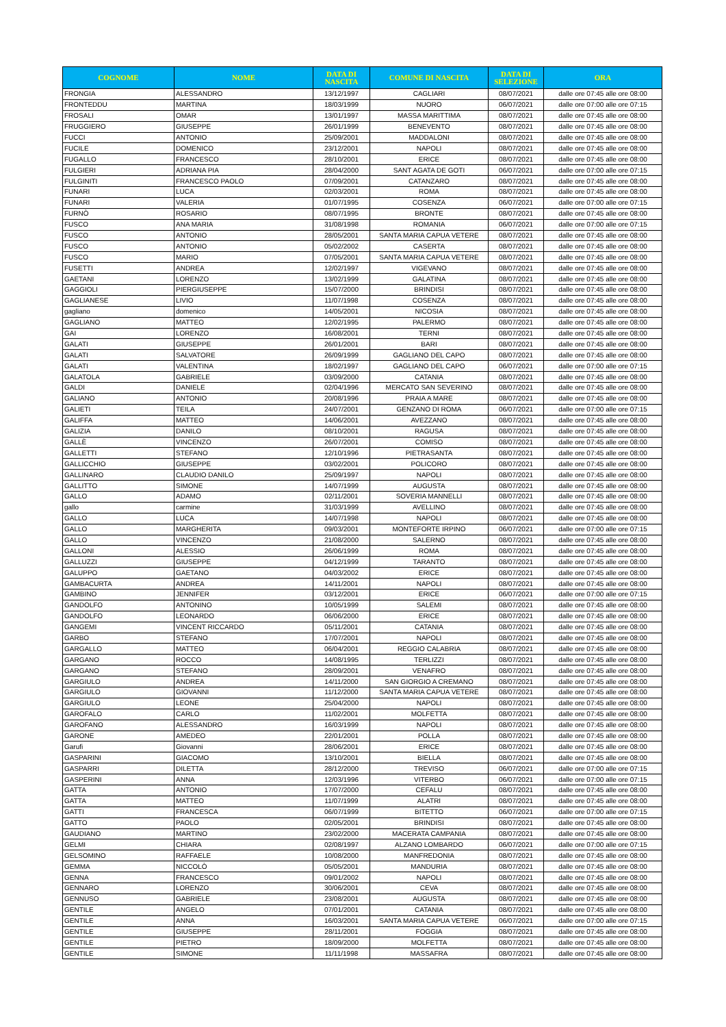| COGNOME | NOME | DATA DI NASCITA | COMUNE DI NASCITA | DATA DI SELEZIONE | ORA |
| --- | --- | --- | --- | --- | --- |
| FRONGIA | ALESSANDRO | 13/12/1997 | CAGLIARI | 08/07/2021 | dalle ore 07:45 alle ore 08:00 |
| FRONTEDDU | MARTINA | 18/03/1999 | NUORO | 06/07/2021 | dalle ore 07:00 alle ore 07:15 |
| FROSALI | OMAR | 13/01/1997 | MASSA MARITTIMA | 08/07/2021 | dalle ore 07:45 alle ore 08:00 |
| FRUGGIERO | GIUSEPPE | 26/01/1999 | BENEVENTO | 08/07/2021 | dalle ore 07:45 alle ore 08:00 |
| FUCCI | ANTONIO | 25/09/2001 | MADDALONI | 08/07/2021 | dalle ore 07:45 alle ore 08:00 |
| FUCILE | DOMENICO | 23/12/2001 | NAPOLI | 08/07/2021 | dalle ore 07:45 alle ore 08:00 |
| FUGALLO | FRANCESCO | 28/10/2001 | ERICE | 08/07/2021 | dalle ore 07:45 alle ore 08:00 |
| FULGIERI | ADRIANA PIA | 28/04/2000 | SANT AGATA DE GOTI | 06/07/2021 | dalle ore 07:00 alle ore 07:15 |
| FULGINITI | FRANCESCO PAOLO | 07/09/2001 | CATANZARO | 08/07/2021 | dalle ore 07:45 alle ore 08:00 |
| FUNARI | LUCA | 02/03/2001 | ROMA | 08/07/2021 | dalle ore 07:45 alle ore 08:00 |
| FUNARI | VALERIA | 01/07/1995 | COSENZA | 06/07/2021 | dalle ore 07:00 alle ore 07:15 |
| FURNÒ | ROSARIO | 08/07/1995 | BRONTE | 08/07/2021 | dalle ore 07:45 alle ore 08:00 |
| FUSCO | ANA MARIA | 31/08/1998 | ROMANIA | 06/07/2021 | dalle ore 07:00 alle ore 07:15 |
| FUSCO | ANTONIO | 28/05/2001 | SANTA MARIA CAPUA VETERE | 08/07/2021 | dalle ore 07:45 alle ore 08:00 |
| FUSCO | ANTONIO | 05/02/2002 | CASERTA | 08/07/2021 | dalle ore 07:45 alle ore 08:00 |
| FUSCO | MARIO | 07/05/2001 | SANTA MARIA CAPUA VETERE | 08/07/2021 | dalle ore 07:45 alle ore 08:00 |
| FUSETTI | ANDREA | 12/02/1997 | VIGEVANO | 08/07/2021 | dalle ore 07:45 alle ore 08:00 |
| GAETANI | LORENZO | 13/02/1999 | GALATINA | 08/07/2021 | dalle ore 07:45 alle ore 08:00 |
| GAGGIOLI | PIERGIUSEPPE | 15/07/2000 | BRINDISI | 08/07/2021 | dalle ore 07:45 alle ore 08:00 |
| GAGLIANESE | LIVIO | 11/07/1998 | COSENZA | 08/07/2021 | dalle ore 07:45 alle ore 08:00 |
| gagliano | domenico | 14/05/2001 | NICOSIA | 08/07/2021 | dalle ore 07:45 alle ore 08:00 |
| GAGLIANO | MATTEO | 12/02/1995 | PALERMO | 08/07/2021 | dalle ore 07:45 alle ore 08:00 |
| GAI | LORENZO | 16/08/2001 | TERNI | 08/07/2021 | dalle ore 07:45 alle ore 08:00 |
| GALATI | GIUSEPPE | 26/01/2001 | BARI | 08/07/2021 | dalle ore 07:45 alle ore 08:00 |
| GALATI | SALVATORE | 26/09/1999 | GAGLIANO DEL CAPO | 08/07/2021 | dalle ore 07:45 alle ore 08:00 |
| GALATI | VALENTINA | 18/02/1997 | GAGLIANO DEL CAPO | 06/07/2021 | dalle ore 07:00 alle ore 07:15 |
| GALATOLA | GABRIELE | 03/09/2000 | CATANIA | 08/07/2021 | dalle ore 07:45 alle ore 08:00 |
| GALDI | DANIELE | 02/04/1996 | MERCATO SAN SEVERINO | 08/07/2021 | dalle ore 07:45 alle ore 08:00 |
| GALIANO | ANTONIO | 20/08/1996 | PRAIA A MARE | 08/07/2021 | dalle ore 07:45 alle ore 08:00 |
| GALIETI | TEILA | 24/07/2001 | GENZANO DI ROMA | 06/07/2021 | dalle ore 07:00 alle ore 07:15 |
| GALIFFA | MATTEO | 14/06/2001 | AVEZZANO | 08/07/2021 | dalle ore 07:45 alle ore 08:00 |
| GALIZIA | DANILO | 08/10/2001 | RAGUSA | 08/07/2021 | dalle ore 07:45 alle ore 08:00 |
| GALLÈ | VINCENZO | 26/07/2001 | COMISO | 08/07/2021 | dalle ore 07:45 alle ore 08:00 |
| GALLETTI | STEFANO | 12/10/1996 | PIETRASANTA | 08/07/2021 | dalle ore 07:45 alle ore 08:00 |
| GALLICCHIO | GIUSEPPE | 03/02/2001 | POLICORO | 08/07/2021 | dalle ore 07:45 alle ore 08:00 |
| GALLINARO | CLAUDIO DANILO | 25/09/1997 | NAPOLI | 08/07/2021 | dalle ore 07:45 alle ore 08:00 |
| GALLITTO | SIMONE | 14/07/1999 | AUGUSTA | 08/07/2021 | dalle ore 07:45 alle ore 08:00 |
| GALLO | ADAMO | 02/11/2001 | SOVERIA MANNELLI | 08/07/2021 | dalle ore 07:45 alle ore 08:00 |
| gallo | carmine | 31/03/1999 | AVELLINO | 08/07/2021 | dalle ore 07:45 alle ore 08:00 |
| GALLO | LUCA | 14/07/1998 | NAPOLI | 08/07/2021 | dalle ore 07:45 alle ore 08:00 |
| GALLO | MARGHERITA | 09/03/2001 | MONTEFORTE IRPINO | 06/07/2021 | dalle ore 07:00 alle ore 07:15 |
| GALLO | VINCENZO | 21/08/2000 | SALERNO | 08/07/2021 | dalle ore 07:45 alle ore 08:00 |
| GALLONI | ALESSIO | 26/06/1999 | ROMA | 08/07/2021 | dalle ore 07:45 alle ore 08:00 |
| GALLUZZI | GIUSEPPE | 04/12/1999 | TARANTO | 08/07/2021 | dalle ore 07:45 alle ore 08:00 |
| GALUPPO | GAETANO | 04/03/2002 | ERICE | 08/07/2021 | dalle ore 07:45 alle ore 08:00 |
| GAMBACURTA | ANDREA | 14/11/2001 | NAPOLI | 08/07/2021 | dalle ore 07:45 alle ore 08:00 |
| GAMBINO | JENNIFER | 03/12/2001 | ERICE | 06/07/2021 | dalle ore 07:00 alle ore 07:15 |
| GANDOLFO | ANTONINO | 10/05/1999 | SALEMI | 08/07/2021 | dalle ore 07:45 alle ore 08:00 |
| GANDOLFO | LEONARDO | 06/06/2000 | ERICE | 08/07/2021 | dalle ore 07:45 alle ore 08:00 |
| GANGEMI | VINCENT RICCARDO | 05/11/2001 | CATANIA | 08/07/2021 | dalle ore 07:45 alle ore 08:00 |
| GARBO | STEFANO | 17/07/2001 | NAPOLI | 08/07/2021 | dalle ore 07:45 alle ore 08:00 |
| GARGALLO | MATTEO | 06/04/2001 | REGGIO CALABRIA | 08/07/2021 | dalle ore 07:45 alle ore 08:00 |
| GARGANO | ROCCO | 14/08/1995 | TERLIZZI | 08/07/2021 | dalle ore 07:45 alle ore 08:00 |
| GARGANO | STEFANO | 28/09/2001 | VENAFRO | 08/07/2021 | dalle ore 07:45 alle ore 08:00 |
| GARGIULO | ANDREA | 14/11/2000 | SAN GIORGIO A CREMANO | 08/07/2021 | dalle ore 07:45 alle ore 08:00 |
| GARGIULO | GIOVANNI | 11/12/2000 | SANTA MARIA CAPUA VETERE | 08/07/2021 | dalle ore 07:45 alle ore 08:00 |
| GARGIULO | LEONE | 25/04/2000 | NAPOLI | 08/07/2021 | dalle ore 07:45 alle ore 08:00 |
| GAROFALO | CARLO | 11/02/2001 | MOLFETTA | 08/07/2021 | dalle ore 07:45 alle ore 08:00 |
| GAROFANO | ALESSANDRO | 16/03/1999 | NAPOLI | 08/07/2021 | dalle ore 07:45 alle ore 08:00 |
| GARONE | AMEDEO | 22/01/2001 | POLLA | 08/07/2021 | dalle ore 07:45 alle ore 08:00 |
| Garufi | Giovanni | 28/06/2001 | ERICE | 08/07/2021 | dalle ore 07:45 alle ore 08:00 |
| GASPARINI | GIACOMO | 13/10/2001 | BIELLA | 08/07/2021 | dalle ore 07:45 alle ore 08:00 |
| GASPARRI | DILETTA | 28/12/2000 | TREVISO | 06/07/2021 | dalle ore 07:00 alle ore 07:15 |
| GASPERINI | ANNA | 12/03/1996 | VITERBO | 06/07/2021 | dalle ore 07:00 alle ore 07:15 |
| GATTA | ANTONIO | 17/07/2000 | CEFALU | 08/07/2021 | dalle ore 07:45 alle ore 08:00 |
| GATTA | MATTEO | 11/07/1999 | ALATRI | 08/07/2021 | dalle ore 07:45 alle ore 08:00 |
| GATTI | FRANCESCA | 06/07/1999 | BITETTO | 06/07/2021 | dalle ore 07:00 alle ore 07:15 |
| GATTO | PAOLO | 02/05/2001 | BRINDISI | 08/07/2021 | dalle ore 07:45 alle ore 08:00 |
| GAUDIANO | MARTINO | 23/02/2000 | MACERATA CAMPANIA | 08/07/2021 | dalle ore 07:45 alle ore 08:00 |
| GELMI | CHIARA | 02/08/1997 | ALZANO LOMBARDO | 06/07/2021 | dalle ore 07:00 alle ore 07:15 |
| GELSOMINO | RAFFAELE | 10/08/2000 | MANFREDONIA | 08/07/2021 | dalle ore 07:45 alle ore 08:00 |
| GEMMA | NICCOLÒ | 05/05/2001 | MANDURIA | 08/07/2021 | dalle ore 07:45 alle ore 08:00 |
| GENNA | FRANCESCO | 09/01/2002 | NAPOLI | 08/07/2021 | dalle ore 07:45 alle ore 08:00 |
| GENNARO | LORENZO | 30/06/2001 | CEVA | 08/07/2021 | dalle ore 07:45 alle ore 08:00 |
| GENNUSO | GABRIELE | 23/08/2001 | AUGUSTA | 08/07/2021 | dalle ore 07:45 alle ore 08:00 |
| GENTILE | ANGELO | 07/01/2001 | CATANIA | 08/07/2021 | dalle ore 07:45 alle ore 08:00 |
| GENTILE | ANNA | 16/03/2001 | SANTA MARIA CAPUA VETERE | 06/07/2021 | dalle ore 07:00 alle ore 07:15 |
| GENTILE | GIUSEPPE | 28/11/2001 | FOGGIA | 08/07/2021 | dalle ore 07:45 alle ore 08:00 |
| GENTILE | PIETRO | 18/09/2000 | MOLFETTA | 08/07/2021 | dalle ore 07:45 alle ore 08:00 |
| GENTILE | SIMONE | 11/11/1998 | MASSAFRA | 08/07/2021 | dalle ore 07:45 alle ore 08:00 |